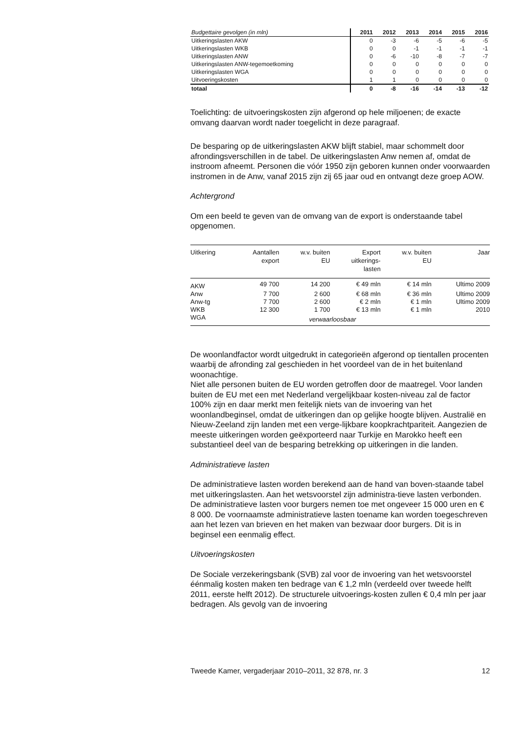| Budgettaire gevolgen (in mln) | 2011 | 2012 | 2013 | 2014 | 2015 | 2016 |
| --- | --- | --- | --- | --- | --- | --- |
| Uitkeringslasten AKW | 0 | -3 | -6 | -5 | -6 | -5 |
| Uitkeringslasten WKB | 0 | 0 | -1 | -1 | -1 | -1 |
| Uitkeringslasten ANW | 0 | -6 | -10 | -8 | -7 | -7 |
| Uitkeringslasten ANW-tegemoetkoming | 0 | 0 | 0 | 0 | 0 | 0 |
| Uitkeringslasten WGA | 0 | 0 | 0 | 0 | 0 | 0 |
| Uitvoeringskosten | 1 | 1 | 0 | 0 | 0 | 0 |
| totaal | 0 | -8 | -16 | -14 | -13 | -12 |
Toelichting: de uitvoeringskosten zijn afgerond op hele miljoenen; de exacte omvang daarvan wordt nader toegelicht in deze paragraaf.
De besparing op de uitkeringslasten AKW blijft stabiel, maar schommelt door afrondingsverschillen in de tabel. De uitkeringslasten Anw nemen af, omdat de instroom afneemt. Personen die vóór 1950 zijn geboren kunnen onder voorwaarden instromen in de Anw, vanaf 2015 zijn zij 65 jaar oud en ontvangt deze groep AOW.
Achtergrond
Om een beeld te geven van de omvang van de export is onderstaande tabel opgenomen.
| Uitkering | Aantallen export | w.v. buiten EU | Export uitkerings- lasten | w.v. buiten EU | Jaar |
| --- | --- | --- | --- | --- | --- |
| AKW | 49 700 | 14 200 | € 49 mln | € 14 mln | Ultimo 2009 |
| Anw | 7 700 | 2 600 | € 68 mln | € 36 mln | Ultimo 2009 |
| Anw-tg | 7 700 | 2 600 | € 2 mln | € 1 mln | Ultimo 2009 |
| WKB | 12 300 | 1 700 | € 13 mln | € 1 mln | 2010 |
| WGA | verwaarloosbaar | | | | |
De woonlandfactor wordt uitgedrukt in categorieën afgerond op tientallen procenten waarbij de afronding zal geschieden in het voordeel van de in het buitenland woonachtige.
Niet alle personen buiten de EU worden getroffen door de maatregel. Voor landen buiten de EU met een met Nederland vergelijkbaar kosten-niveau zal de factor 100% zijn en daar merkt men feitelijk niets van de invoering van het woonlandbeginsel, omdat de uitkeringen dan op gelijke hoogte blijven. Australië en Nieuw-Zeeland zijn landen met een verge-lijkbare koopkrachtpariteit. Aangezien de meeste uitkeringen worden geëxporteerd naar Turkije en Marokko heeft een substantieel deel van de besparing betrekking op uitkeringen in die landen.
Administratieve lasten
De administratieve lasten worden berekend aan de hand van boven-staande tabel met uitkeringslasten. Aan het wetsvoorstel zijn administra-tieve lasten verbonden. De administratieve lasten voor burgers nemen toe met ongeveer 15 000 uren en € 8 000. De voornaamste administratieve lasten toename kan worden toegeschreven aan het lezen van brieven en het maken van bezwaar door burgers. Dit is in beginsel een eenmalig effect.
Uitvoeringskosten
De Sociale verzekeringsbank (SVB) zal voor de invoering van het wetsvoorstel éénmalig kosten maken ten bedrage van € 1,2 mln (verdeeld over tweede helft 2011, eerste helft 2012). De structurele uitvoerings-kosten zullen € 0,4 mln per jaar bedragen. Als gevolg van de invoering
Tweede Kamer, vergaderjaar 2010–2011, 32 878, nr. 3 12